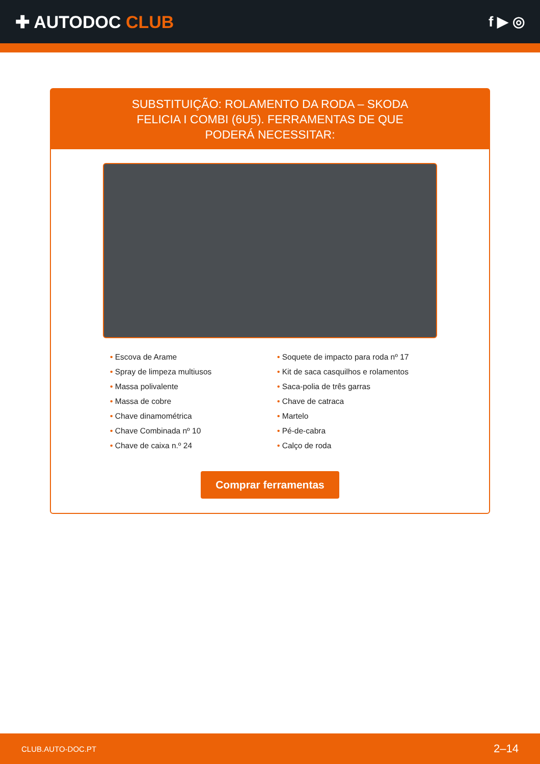✚ AUTODOC CLUB
f ▶ ◎
SUBSTITUIÇÃO: ROLAMENTO DA RODA – SKODA FELICIA I COMBI (6U5). FERRAMENTAS DE QUE PODERÁ NECESSITAR:
• Escova de Arame
• Spray de limpeza multiusos
• Massa polivalente
• Massa de cobre
• Chave dinamométrica
• Chave Combinada nº 10
• Chave de caixa n.º 24
• Soquete de impacto para roda nº 17
• Kit de saca casquilhos e rolamentos
• Saca-polia de três garras
• Chave de catraca
• Martelo
• Pé-de-cabra
• Calço de roda
Comprar ferramentas
CLUB.AUTO-DOC.PT 2–14